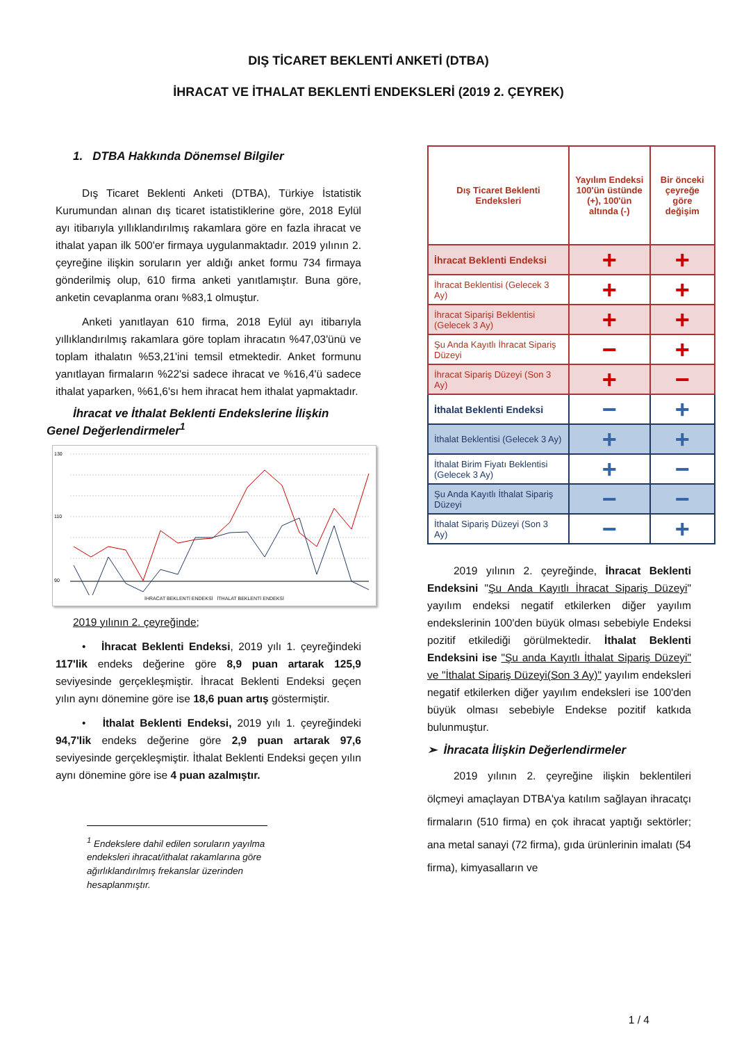DIŞ TİCARET BEKLENTİ ANKETİ (DTBA)
İHRACAT VE İTHALAT BEKLENTİ ENDEKSLERİ (2019 2. ÇEYREK)
1. DTBA Hakkında Dönemsel Bilgiler
Dış Ticaret Beklenti Anketi (DTBA), Türkiye İstatistik Kurumundan alınan dış ticaret istatistiklerine göre, 2018 Eylül ayı itibarıyla yıllıklandırılmış rakamlara göre en fazla ihracat ve ithalat yapan ilk 500'er firmaya uygulanmaktadır. 2019 yılının 2. çeyreğine ilişkin soruların yer aldığı anket formu 734 firmaya gönderilmiş olup, 610 firma anketi yanıtlamıştır. Buna göre, anketin cevaplanma oranı %83,1 olmuştur.
Anketi yanıtlayan 610 firma, 2018 Eylül ayı itibarıyla yıllıklandırılmış rakamlara göre toplam ihracatın %47,03'ünü ve toplam ithalatın %53,21'ini temsil etmektedir. Anket formunu yanıtlayan firmaların %22'si sadece ihracat ve %16,4'ü sadece ithalat yaparken, %61,6'sı hem ihracat hem ithalat yapmaktadır.
İhracat ve İthalat Beklenti Endekslerine İlişkin
Genel Değerlendirmeler<sup>1</sup>
130
110
90
İHRACAT BEKLENTİ ENDEKSİ İTHALAT BEKLENTİ ENDEKSİ
2019 yılının 2. çeyreğinde;
• İhracat Beklenti Endeksi, 2019 yılı 1. çeyreğindeki 117'lik endeks değerine göre 8,9 puan artarak 125,9 seviyesinde gerçekleşmiştir. İhracat Beklenti Endeksi geçen yılın aynı dönemine göre ise 18,6 puan artış göstermiştir.
• İthalat Beklenti Endeksi, 2019 yılı 1. çeyreğindeki 94,7'lik endeks değerine göre 2,9 puan artarak 97,6 seviyesinde gerçekleşmiştir. İthalat Beklenti Endeksi geçen yılın aynı dönemine göre ise 4 puan azalmıştır.
<sup>1</sup> Endekslere dahil edilen soruların yayılma endeksleri ihracat/ithalat rakamlarına göre ağırlıklandırılmış frekanslar üzerinden hesaplanmıştır.
| Dış Ticaret Beklenti Endeksleri | Yayılım Endeksi 100'ün üstünde (+), 100'ün altında (-) | Bir önceki çeyreğe göre değişim |
| --- | --- | --- |
| İhracat Beklenti Endeksi | + | + |
| İhracat Beklentisi (Gelecek 3 Ay) | + | + |
| İhracat Siparişi Beklentisi (Gelecek 3 Ay) | + | + |
| Şu Anda Kayıtlı İhracat Sipariş Düzeyi | − | + |
| İhracat Sipariş Düzeyi (Son 3 Ay) | + | − |
| İthalat Beklenti Endeksi | − | + |
| İthalat Beklentisi (Gelecek 3 Ay) | + | + |
| İthalat Birim Fiyatı Beklentisi (Gelecek 3 Ay) | + | − |
| Şu Anda Kayıtlı İthalat Sipariş Düzeyi | − | − |
| İthalat Sipariş Düzeyi (Son 3 Ay) | − | + |
2019 yılının 2. çeyreğinde, İhracat Beklenti Endeksini "Şu Anda Kayıtlı İhracat Sipariş Düzeyi" yayılım endeksi negatif etkilerken diğer yayılım endekslerinin 100'den büyük olması sebebiyle Endeksi pozitif etkilediği görülmektedir. İthalat Beklenti Endeksini ise "Şu anda Kayıtlı İthalat Sipariş Düzeyi" ve "İthalat Sipariş Düzeyi(Son 3 Ay)" yayılım endeksleri negatif etkilerken diğer yayılım endeksleri ise 100'den büyük olması sebebiyle Endekse pozitif katkıda bulunmuştur.
➢ İhracata İlişkin Değerlendirmeler
2019 yılının 2. çeyreğine ilişkin beklentileri ölçmeyi amaçlayan DTBA'ya katılım sağlayan ihracatçı firmaların (510 firma) en çok ihracat yaptığı sektörler; ana metal sanayi (72 firma), gıda ürünlerinin imalatı (54 firma), kimyasalların ve
1 / 4